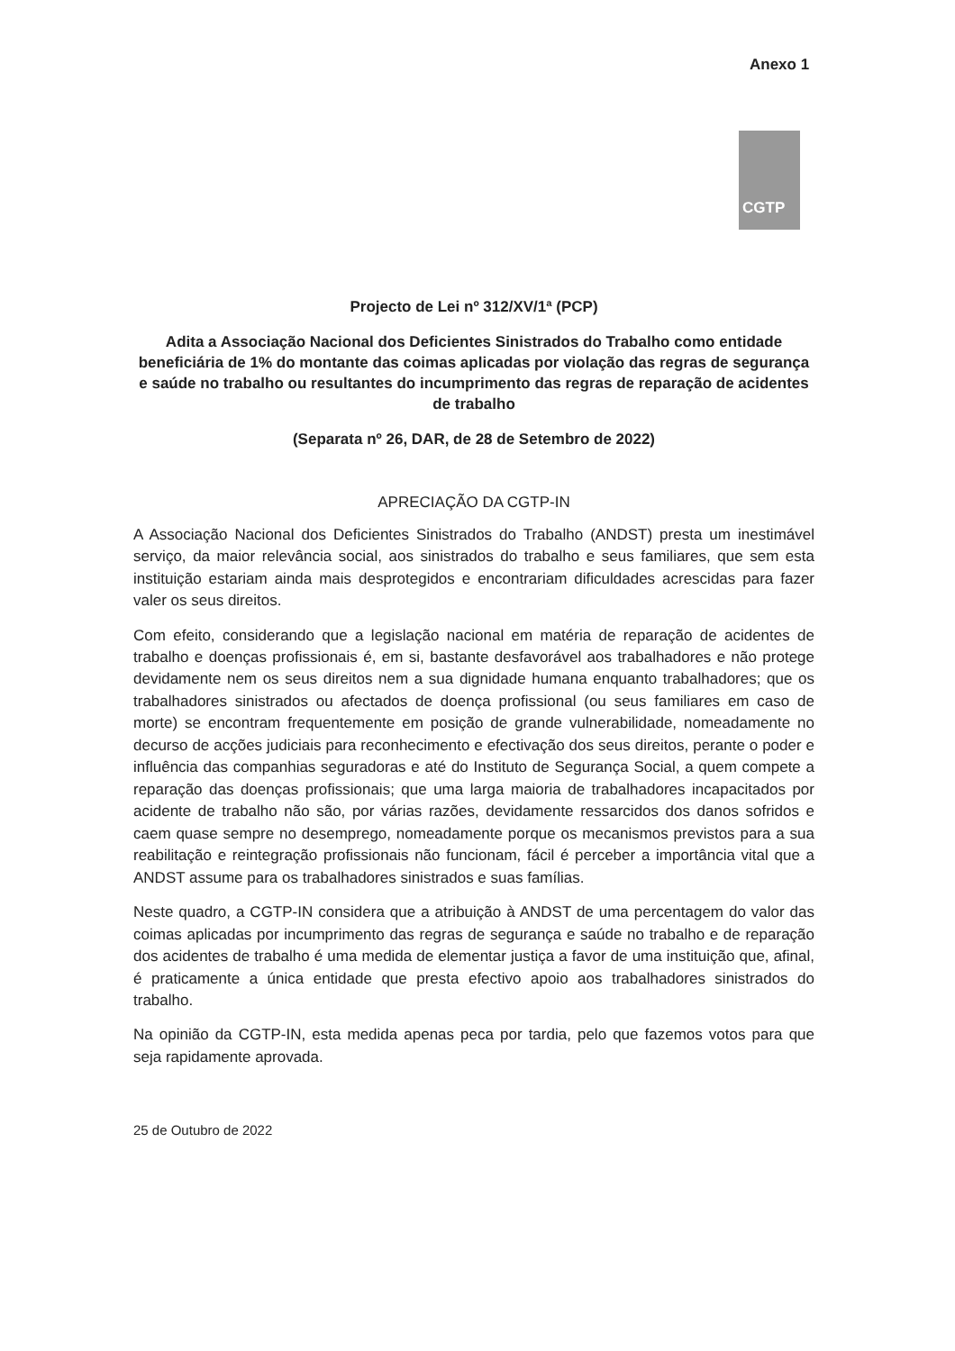Anexo 1
CGTP
Projecto de Lei nº 312/XV/1ª (PCP)
Adita a Associação Nacional dos Deficientes Sinistrados do Trabalho como entidade beneficiária de 1% do montante das coimas aplicadas por violação das regras de segurança e saúde no trabalho ou resultantes do incumprimento das regras de reparação de acidentes de trabalho
(Separata nº 26, DAR, de 28 de Setembro de 2022)
APRECIAÇÃO DA CGTP-IN
A Associação Nacional dos Deficientes Sinistrados do Trabalho (ANDST) presta um inestimável serviço, da maior relevância social, aos sinistrados do trabalho e seus familiares, que sem esta instituição estariam ainda mais desprotegidos e encontrariam dificuldades acrescidas para fazer valer os seus direitos.
Com efeito, considerando que a legislação nacional em matéria de reparação de acidentes de trabalho e doenças profissionais é, em si, bastante desfavorável aos trabalhadores e não protege devidamente nem os seus direitos nem a sua dignidade humana enquanto trabalhadores; que os trabalhadores sinistrados ou afectados de doença profissional (ou seus familiares em caso de morte) se encontram frequentemente em posição de grande vulnerabilidade, nomeadamente no decurso de acções judiciais para reconhecimento e efectivação dos seus direitos, perante o poder e influência das companhias seguradoras e até do Instituto de Segurança Social, a quem compete a reparação das doenças profissionais; que uma larga maioria de trabalhadores incapacitados por acidente de trabalho não são, por várias razões, devidamente ressarcidos dos danos sofridos e caem quase sempre no desemprego, nomeadamente porque os mecanismos previstos para a sua reabilitação e reintegração profissionais não funcionam, fácil é perceber a importância vital que a ANDST assume para os trabalhadores sinistrados e suas famílias.
Neste quadro, a CGTP-IN considera que a atribuição à ANDST de uma percentagem do valor das coimas aplicadas por incumprimento das regras de segurança e saúde no trabalho e de reparação dos acidentes de trabalho é uma medida de elementar justiça a favor de uma instituição que, afinal, é praticamente a única entidade que presta efectivo apoio aos trabalhadores sinistrados do trabalho.
Na opinião da CGTP-IN, esta medida apenas peca por tardia, pelo que fazemos votos para que seja rapidamente aprovada.
25 de Outubro de 2022